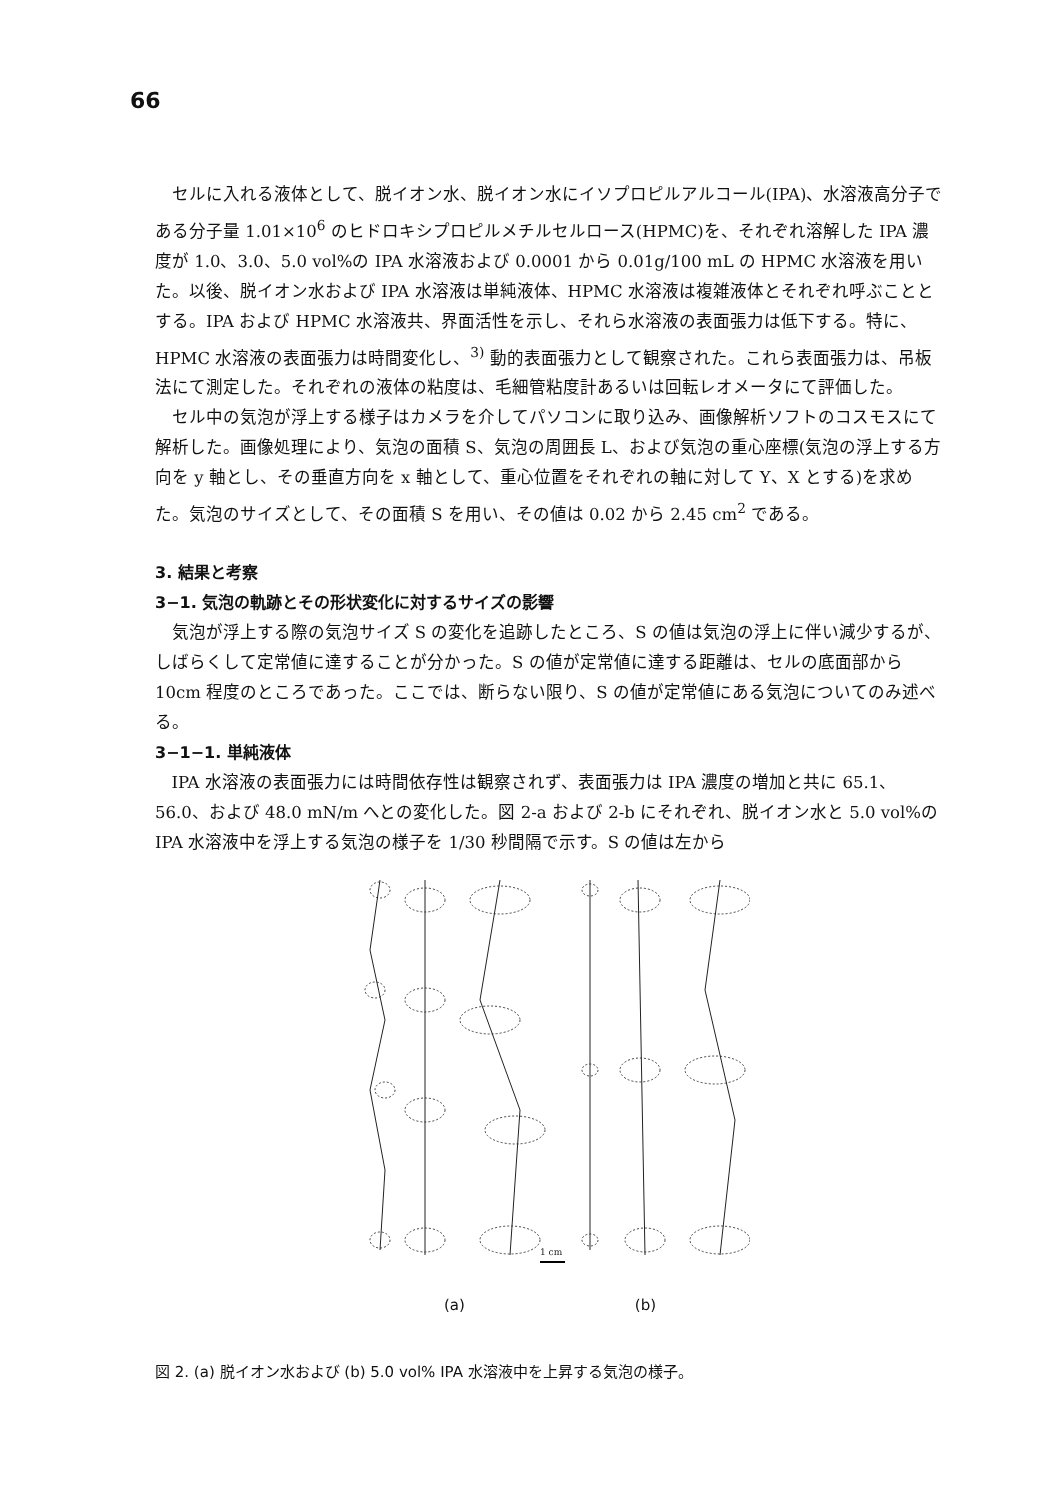66
セルに入れる液体として、脱イオン水、脱イオン水にイソプロピルアルコール(IPA)、水溶液高分子である分子量 1.01×10<sup>6</sup> のヒドロキシプロピルメチルセルロース(HPMC)を、それぞれ溶解した IPA 濃度が 1.0、3.0、5.0 vol%の IPA 水溶液および 0.0001 から 0.01g/100 mL の HPMC 水溶液を用いた。以後、脱イオン水および IPA 水溶液は単純液体、HPMC 水溶液は複雑液体とそれぞれ呼ぶこととする。IPA および HPMC 水溶液共、界面活性を示し、それら水溶液の表面張力は低下する。特に、HPMC 水溶液の表面張力は時間変化し、<sup>3)</sup> 動的表面張力として観察された。これら表面張力は、吊板法にて測定した。それぞれの液体の粘度は、毛細管粘度計あるいは回転レオメータにて評価した。
セル中の気泡が浮上する様子はカメラを介してパソコンに取り込み、画像解析ソフトのコスモスにて解析した。画像処理により、気泡の面積 S、気泡の周囲長 L、および気泡の重心座標(気泡の浮上する方向を y 軸とし、その垂直方向を x 軸として、重心位置をそれぞれの軸に対して Y、X とする)を求めた。気泡のサイズとして、その面積 S を用い、その値は 0.02 から 2.45 cm<sup>2</sup> である。
3. 結果と考察
3−1. 気泡の軌跡とその形状変化に対するサイズの影響
気泡が浮上する際の気泡サイズ S の変化を追跡したところ、S の値は気泡の浮上に伴い減少するが、しばらくして定常値に達することが分かった。S の値が定常値に達する距離は、セルの底面部から 10cm 程度のところであった。ここでは、断らない限り、S の値が定常値にある気泡についてのみ述べる。
3−1−1. 単純液体
IPA 水溶液の表面張力には時間依存性は観察されず、表面張力は IPA 濃度の増加と共に 65.1、56.0、および 48.0 mN/m へとの変化した。図 2-a および 2-b にそれぞれ、脱イオン水と 5.0 vol%の IPA 水溶液中を浮上する気泡の様子を 1/30 秒間隔で示す。S の値は左から
1 cm
(a) (b)
図 2. (a) 脱イオン水および (b) 5.0 vol% IPA 水溶液中を上昇する気泡の様子。